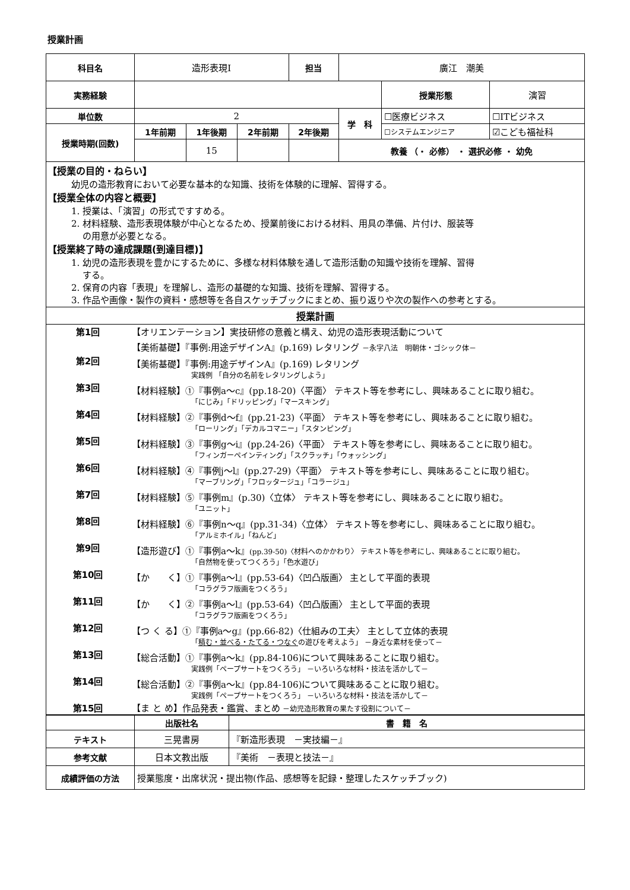授業計画
| 科目名 | 造形表現Ⅰ | | | 担当 | 廣江 潮美 | | |
| 実務経験 | | | | | | 授業形態 | 演習 |
| 単位数 | 2 | | | | 学 科 | ☐医療ビジネス | ☐ITビジネス |
| 授業時期(回数) | 1年前期 | 1年後期 | 2年前期 | 2年後期 | | ☐システムエンジニア | ☑こども福祉科 |
| | | 15 | | | 教養 （・ 必修） ・ 選択必修 ・ 幼免 | | |
| 【授業の目的・ねらい】 幼児の造形教育において必要な基本的な知識、技術を体験的に理解、習得する。 【授業全体の内容と概要】 1. 授業は、「演習」の形式ですすめる。 2. 材料経験、造形表現体験が中心となるため、授業前後における材料、用具の準備、片付け、服装等 の用意が必要となる。 【授業終了時の達成課題(到達目標)】 1. 幼児の造形表現を豊かにするために、多様な材料体験を通して造形活動の知識や技術を理解、習得 する。 2. 保育の内容「表現」を理解し、造形の基礎的な知識、技術を理解、習得する。 3. 作品や画像・製作の資料・感想等を各自スケッチブックにまとめ、振り返りや次の製作への参考とする。 | | | | | | | |
| 授業計画 | | | | | | | |
| / 第1回 / 【オリエンテーション】実技研修の意義と構え、幼児の造形表現活動について 【美術基礎】『事例:用途デザインA』(p.169) レタリング －永字八法 明朝体・ゴシック体－ / / 第2回 / 【美術基礎】『事例:用途デザインA』(p.169) レタリング 実践例 「自分の名前をレタリングしよう」 / / 第3回 / 【材料経験】①『事例a～c』(pp.18-20)〈平面〉 テキスト等を参考にし、興味あることに取り組む。 「にじみ」「ドリッピング」「マースキング」 / / 第4回 / 【材料経験】②『事例d～f』(pp.21-23)〈平面〉 テキスト等を参考にし、興味あることに取り組む。 「ローリング」「デカルコマニー」「スタンピング」 / / 第5回 / 【材料経験】③『事例g～i』(pp.24-26)〈平面〉 テキスト等を参考にし、興味あることに取り組む。 「フィンガーペインティング」「スクラッチ」「ウォッシング」 / / 第6回 / 【材料経験】④『事例j～l』(pp.27-29)〈平面〉 テキスト等を参考にし、興味あることに取り組む。 「マーブリング」「フロッタージュ」「コラージュ」 / / 第7回 / 【材料経験】⑤『事例m』(p.30)〈立体〉 テキスト等を参考にし、興味あることに取り組む。 「ユニット」 / / 第8回 / 【材料経験】⑥『事例n～q』(pp.31-34)〈立体〉 テキスト等を参考にし、興味あることに取り組む。 「アルミホイル」「ねんど」 / / 第9回 / 【造形遊び】①『事例a～k』 (pp.39-50)〈材料へのかかわり〉 テキスト等を参考にし、興味あることに取り組む。 「自然物を使ってつくろう」「色水遊び」 / / 第10回 / 【か く】①『事例a～l』(pp.53-64)〈凹凸版画〉 主として平面的表現 「コラグラフ版画をつくろう」 / / 第11回 / 【か く】②『事例a～l』(pp.53-64)〈凹凸版画〉 主として平面的表現 「コラグラフ版画をつくろう」 / / 第12回 / 【つ く る】①『事例a～g』(pp.66-82)〈仕組みの工夫〉 主として立体的表現 「 積む・並べる・たてる・つなぐ の遊びを考えよう」 －身近な素材を使って－ / / 第13回 / 【総合活動】①『事例a～k』(pp.84-106)について興味あることに取り組む。 実践例「ペープサートをつくろう」 －いろいろな材料・技法を活かして－ / / 第14回 / 【総合活動】②『事例a～k』(pp.84-106)について興味あることに取り組む。 実践例「ペープサートをつくろう」 －いろいろな材料・技法を活かして－ / / 第15回 / 【ま と め】作品発表・鑑賞、まとめ －幼児造形教育の果たす役割について－ / | | | | | | | |
| | 出版社名 | 書 籍 名 |
| テキスト | 三晃書房 | 『新造形表現 －実技編－』 |
| 参考文献 | 日本文教出版 | 『美術 －表現と技法－』 |
| 成績評価の方法 | 授業態度・出席状況・提出物(作品、感想等を記録・整理したスケッチブック) | |